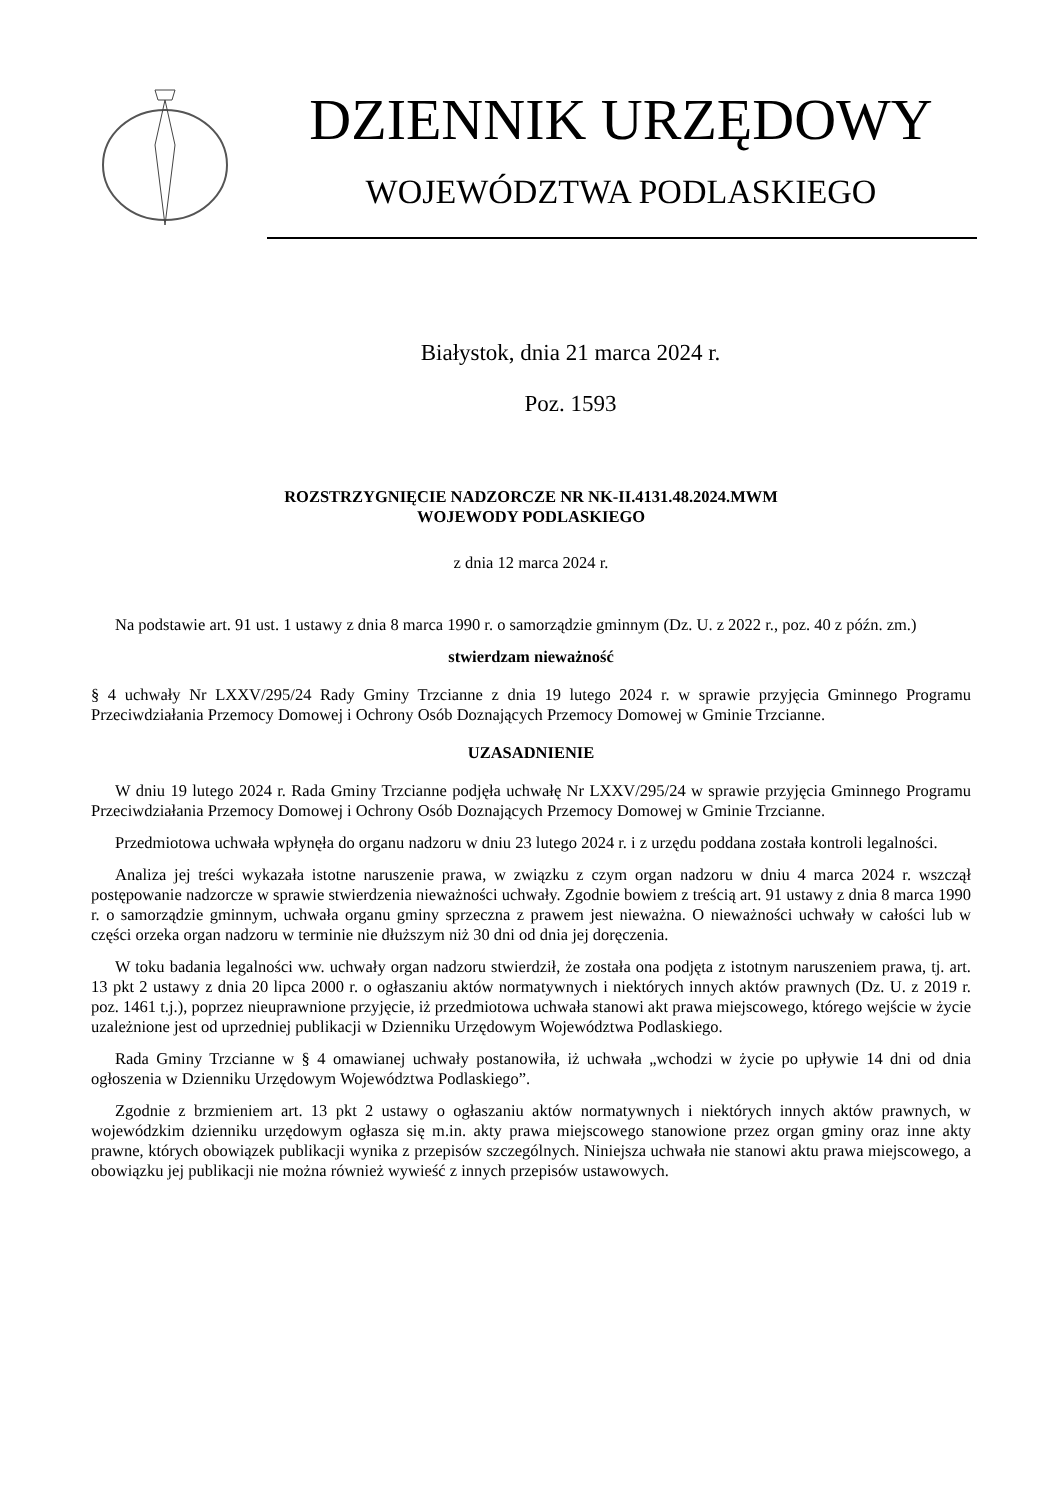DZIENNIK URZĘDOWY
WOJEWÓDZTWA PODLASKIEGO
Białystok, dnia 21 marca 2024 r.
Poz. 1593
ROZSTRZYGNIĘCIE NADZORCZE NR NK-II.4131.48.2024.MWM
WOJEWODY PODLASKIEGO
z dnia 12 marca 2024 r.
Na podstawie art. 91 ust. 1 ustawy z dnia 8 marca 1990 r. o samorządzie gminnym (Dz. U. z 2022 r., poz. 40 z późn. zm.)
stwierdzam nieważność
§ 4 uchwały Nr LXXV/295/24 Rady Gminy Trzcianne z dnia 19 lutego 2024 r. w sprawie przyjęcia Gminnego Programu Przeciwdziałania Przemocy Domowej i Ochrony Osób Doznających Przemocy Domowej w Gminie Trzcianne.
UZASADNIENIE
W dniu 19 lutego 2024 r. Rada Gminy Trzcianne podjęła uchwałę Nr LXXV/295/24 w sprawie przyjęcia Gminnego Programu Przeciwdziałania Przemocy Domowej i Ochrony Osób Doznających Przemocy Domowej w Gminie Trzcianne.
Przedmiotowa uchwała wpłynęła do organu nadzoru w dniu 23 lutego 2024 r. i z urzędu poddana została kontroli legalności.
Analiza jej treści wykazała istotne naruszenie prawa, w związku z czym organ nadzoru w dniu 4 marca 2024 r. wszczął postępowanie nadzorcze w sprawie stwierdzenia nieważności uchwały. Zgodnie bowiem z treścią art. 91 ustawy z dnia 8 marca 1990 r. o samorządzie gminnym, uchwała organu gminy sprzeczna z prawem jest nieważna. O nieważności uchwały w całości lub w części orzeka organ nadzoru w terminie nie dłuższym niż 30 dni od dnia jej doręczenia.
W toku badania legalności ww. uchwały organ nadzoru stwierdził, że została ona podjęta z istotnym naruszeniem prawa, tj. art. 13 pkt 2 ustawy z dnia 20 lipca 2000 r. o ogłaszaniu aktów normatywnych i niektórych innych aktów prawnych (Dz. U. z 2019 r. poz. 1461 t.j.), poprzez nieuprawnione przyjęcie, iż przedmiotowa uchwała stanowi akt prawa miejscowego, którego wejście w życie uzależnione jest od uprzedniej publikacji w Dzienniku Urzędowym Województwa Podlaskiego.
Rada Gminy Trzcianne w § 4 omawianej uchwały postanowiła, iż uchwała „wchodzi w życie po upływie 14 dni od dnia ogłoszenia w Dzienniku Urzędowym Województwa Podlaskiego”.
Zgodnie z brzmieniem art. 13 pkt 2 ustawy o ogłaszaniu aktów normatywnych i niektórych innych aktów prawnych, w wojewódzkim dzienniku urzędowym ogłasza się m.in. akty prawa miejscowego stanowione przez organ gminy oraz inne akty prawne, których obowiązek publikacji wynika z przepisów szczególnych. Niniejsza uchwała nie stanowi aktu prawa miejscowego, a obowiązku jej publikacji nie można również wywieść z innych przepisów ustawowych.